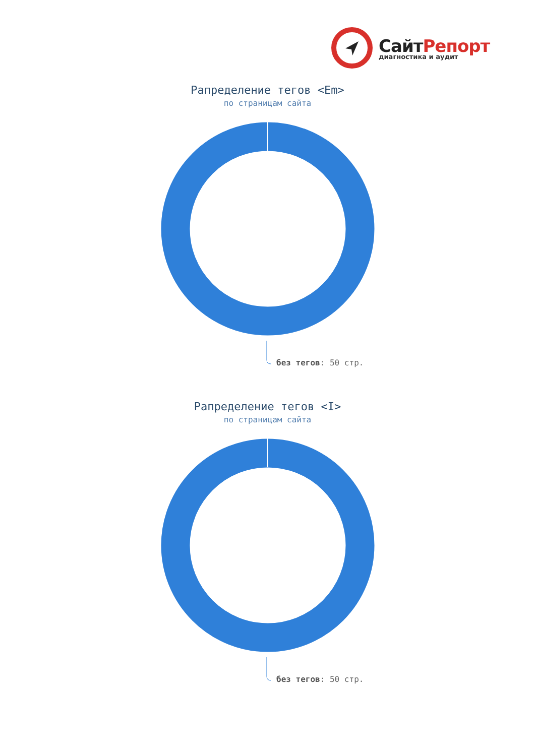СайтРепорт
диагностика и аудит
Рапределение тегов <Em>
по страницам сайта
без тегов: 50 стр.
Рапределение тегов <I>
по страницам сайта
без тегов: 50 стр.